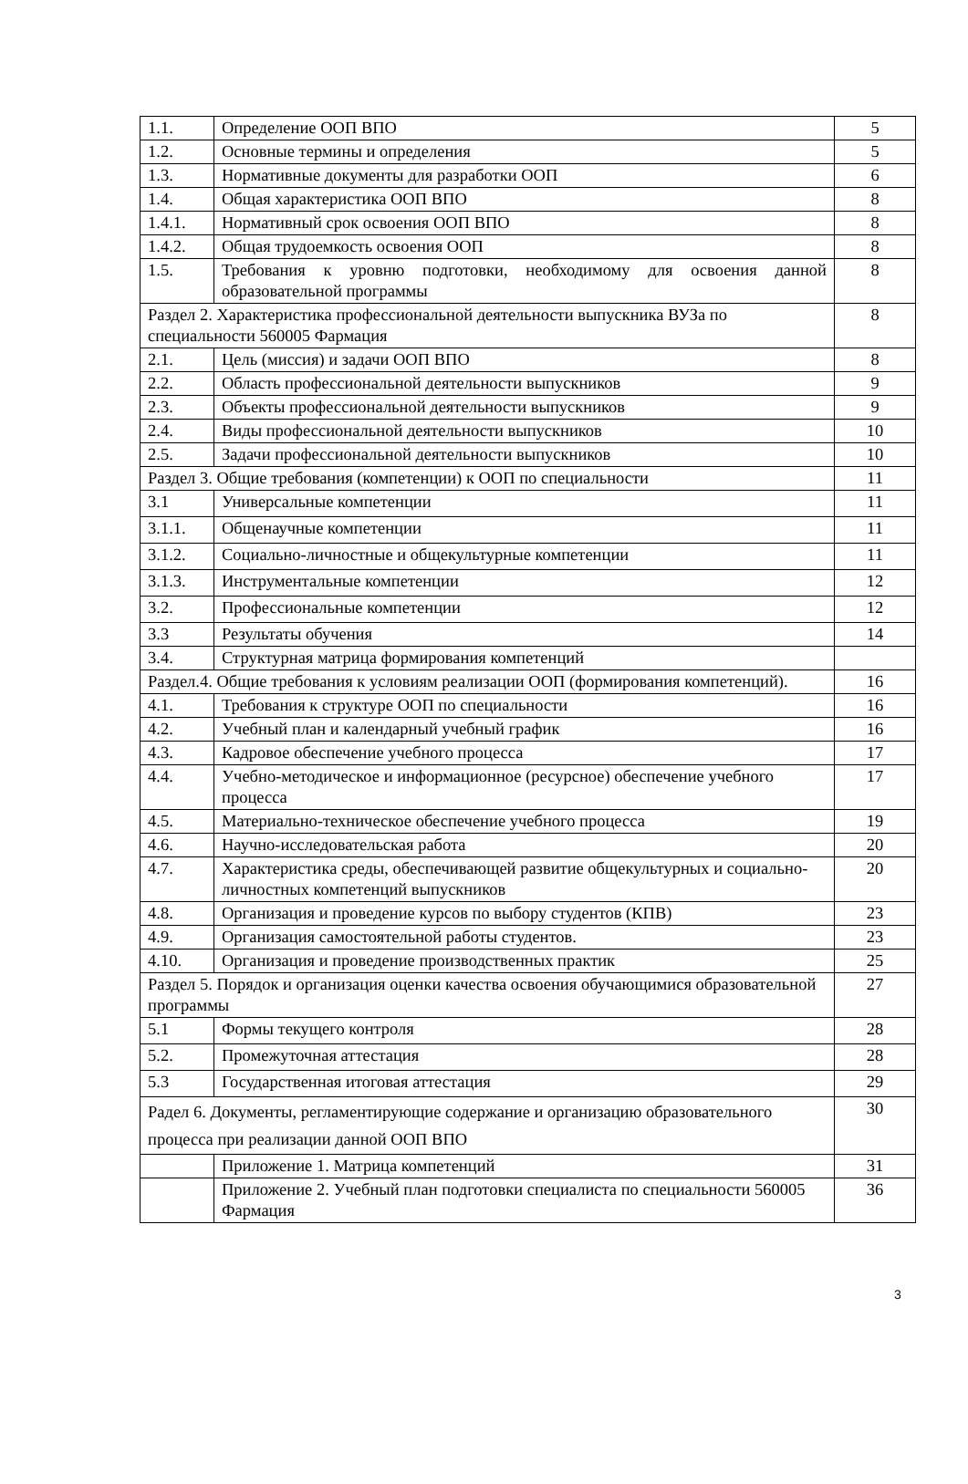| 1.1. | Определение ООП ВПО | 5 |
| 1.2. | Основные термины и определения | 5 |
| 1.3. | Нормативные документы для разработки ООП | 6 |
| 1.4. | Общая характеристика ООП ВПО | 8 |
| 1.4.1. | Нормативный срок освоения ООП ВПО | 8 |
| 1.4.2. | Общая трудоемкость освоения ООП | 8 |
| 1.5. | Требования к уровню подготовки, необходимому для освоения данной образовательной программы | 8 |
| Раздел 2. Характеристика профессиональной деятельности выпускника ВУЗа по специальности 560005 Фармация | | 8 |
| 2.1. | Цель (миссия) и задачи ООП ВПО | 8 |
| 2.2. | Область профессиональной деятельности выпускников | 9 |
| 2.3. | Объекты профессиональной деятельности выпускников | 9 |
| 2.4. | Виды профессиональной деятельности выпускников | 10 |
| 2.5. | Задачи профессиональной деятельности выпускников | 10 |
| Раздел 3. Общие требования (компетенции) к ООП по специальности | | 11 |
| 3.1 | Универсальные компетенции | 11 |
| 3.1.1. | Общенаучные компетенции | 11 |
| 3.1.2. | Социально-личностные и общекультурные компетенции | 11 |
| 3.1.3. | Инструментальные компетенции | 12 |
| 3.2. | Профессиональные компетенции | 12 |
| 3.3 | Результаты обучения | 14 |
| 3.4. | Структурная матрица формирования компетенций | |
| Раздел.4. Общие требования к условиям реализации ООП (формирования компетенций). | | 16 |
| 4.1. | Требования к структуре ООП по специальности | 16 |
| 4.2. | Учебный план и календарный учебный график | 16 |
| 4.3. | Кадровое обеспечение учебного процесса | 17 |
| 4.4. | Учебно-методическое и информационное (ресурсное) обеспечение учебного процесса | 17 |
| 4.5. | Материально-техническое обеспечение учебного процесса | 19 |
| 4.6. | Научно-исследовательская работа | 20 |
| 4.7. | Характеристика среды, обеспечивающей развитие общекультурных и социально-личностных компетенций выпускников | 20 |
| 4.8. | Организация и проведение курсов по выбору студентов (КПВ) | 23 |
| 4.9. | Организация самостоятельной работы студентов. | 23 |
| 4.10. | Организация и проведение производственных практик | 25 |
| Раздел 5. Порядок и организация оценки качества освоения обучающимися образовательной программы | | 27 |
| 5.1 | Формы текущего контроля | 28 |
| 5.2. | Промежуточная аттестация | 28 |
| 5.3 | Государственная итоговая аттестация | 29 |
| Радел 6. Документы, регламентирующие содержание и организацию образовательного процесса при реализации данной ООП ВПО | | 30 |
| | Приложение 1. Матрица компетенций | 31 |
| | Приложение 2. Учебный план подготовки специалиста по специальности 560005 Фармация | 36 |
3